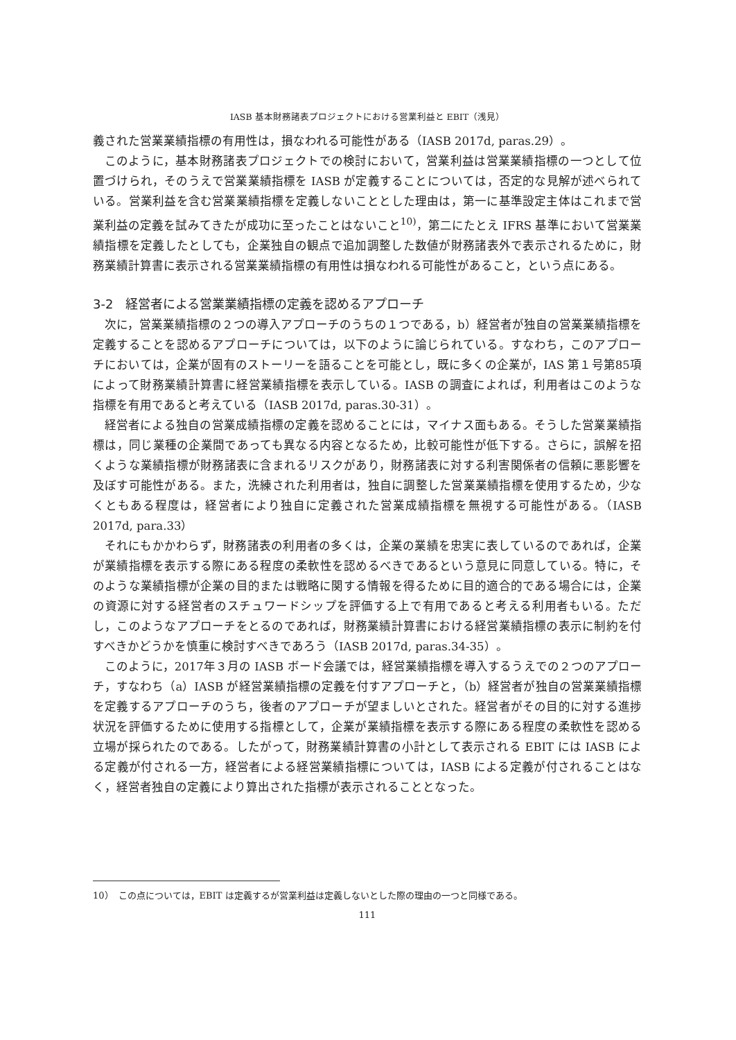IASB 基本財務諸表プロジェクトにおける営業利益と EBIT（浅見）
義された営業業績指標の有用性は，損なわれる可能性がある（IASB 2017d, paras.29）。
このように，基本財務諸表プロジェクトでの検討において，営業利益は営業業績指標の一つとして位置づけられ，そのうえで営業業績指標を IASB が定義することについては，否定的な見解が述べられている。営業利益を含む営業業績指標を定義しないこととした理由は，第一に基準設定主体はこれまで営業利益の定義を試みてきたが成功に至ったことはないこと<sup>10)</sup>，第二にたとえ IFRS 基準において営業業績指標を定義したとしても，企業独自の観点で追加調整した数値が財務諸表外で表示されるために，財務業績計算書に表示される営業業績指標の有用性は損なわれる可能性があること，という点にある。
3-2　経営者による営業業績指標の定義を認めるアプローチ
次に，営業業績指標の２つの導入アプローチのうちの１つである，b）経営者が独自の営業業績指標を定義することを認めるアプローチについては，以下のように論じられている。すなわち，このアプローチにおいては，企業が固有のストーリーを語ることを可能とし，既に多くの企業が，IAS 第１号第85項によって財務業績計算書に経営業績指標を表示している。IASB の調査によれば，利用者はこのような指標を有用であると考えている（IASB 2017d, paras.30-31）。
経営者による独自の営業成績指標の定義を認めることには，マイナス面もある。そうした営業業績指標は，同じ業種の企業間であっても異なる内容となるため，比較可能性が低下する。さらに，誤解を招くような業績指標が財務諸表に含まれるリスクがあり，財務諸表に対する利害関係者の信頼に悪影響を及ぼす可能性がある。また，洗練された利用者は，独自に調整した営業業績指標を使用するため，少なくともある程度は，経営者により独自に定義された営業成績指標を無視する可能性がある。（IASB 2017d, para.33）
それにもかかわらず，財務諸表の利用者の多くは，企業の業績を忠実に表しているのであれば，企業が業績指標を表示する際にある程度の柔軟性を認めるべきであるという意見に同意している。特に，そのような業績指標が企業の目的または戦略に関する情報を得るために目的適合的である場合には，企業の資源に対する経営者のスチュワードシップを評価する上で有用であると考える利用者もいる。ただし，このようなアプローチをとるのであれば，財務業績計算書における経営業績指標の表示に制約を付すべきかどうかを慎重に検討すべきであろう（IASB 2017d, paras.34-35）。
このように，2017年３月の IASB ボード会議では，経営業績指標を導入するうえでの２つのアプローチ，すなわち（a）IASB が経営業績指標の定義を付すアプローチと，（b）経営者が独自の営業業績指標を定義するアプローチのうち，後者のアプローチが望ましいとされた。経営者がその目的に対する進捗状況を評価するために使用する指標として，企業が業績指標を表示する際にある程度の柔軟性を認める立場が採られたのである。したがって，財務業績計算書の小計として表示される EBIT には IASB による定義が付される一方，経営者による経営業績指標については，IASB による定義が付されることはなく，経営者独自の定義により算出された指標が表示されることとなった。
10）　この点については，EBIT は定義するが営業利益は定義しないとした際の理由の一つと同様である。
111